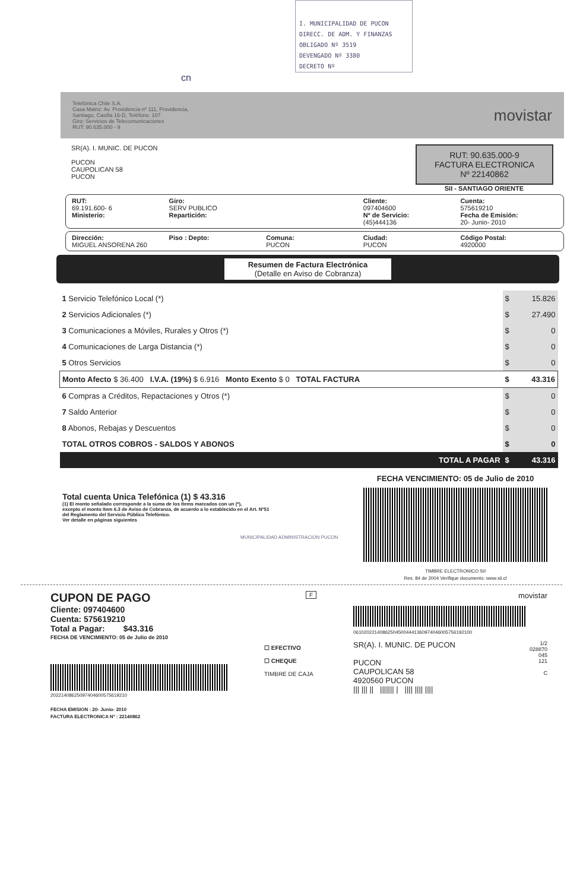I. MUNICIPALIDAD DE PUCON
DIRECC. DE ADM. Y FINANZAS
OBLIGADO Nº 3519
DEVENGADO Nº 3380
DECRETO Nº
cn
Telefónica Chile S.A.
Casa Matriz: Av. Providencia nº 111, Providencia,
Santiago, Casilla 16-D, Teléfono: 107
Giro: Servicios de Telecomunicaciones
RUT: 90.635.000 - 9
movistar
SR(A). I. MUNIC. DE PUCON
PUCON
CAUPOLICAN 58
PUCON
RUT: 90.635.000-9
FACTURA ELECTRONICA
Nº 22140862
SII - SANTIAGO ORIENTE
RUT:
69.191.600- 6
Ministerio:
Giro:
SERV PUBLICO
Repartición:
Cliente:
097404600
Nº de Servicio:
(45)444136
Cuenta:
575619210
Fecha de Emisión:
20- Junio- 2010
Dirección:
MIGUEL ANSORENA 260
Piso : Depto: Comuna:
PUCON
Ciudad:
PUCON
Código Postal:
4920000
Resumen de Factura Electrónica
(Detalle en Aviso de Cobranza)
| 1 Servicio Telefónico Local (*) | $ | 15.826 |
| 2 Servicios Adicionales (*) | $ | 27.490 |
| 3 Comunicaciones a Móviles, Rurales y Otros (*) | $ | 0 |
| 4 Comunicaciones de Larga Distancia (*) | $ | 0 |
| 5 Otros Servicios | $ | 0 |
| Monto Afecto $ 36.400 I.V.A. (19%) $ 6.916 Monto Exento $ 0 TOTAL FACTURA | $ | 43.316 |
| 6 Compras a Créditos, Repactaciones y Otros (*) | $ | 0 |
| 7 Saldo Anterior | $ | 0 |
| 8 Abonos, Rebajas y Descuentos | $ | 0 |
| TOTAL OTROS COBROS - SALDOS Y ABONOS | $ | 0 |
| TOTAL A PAGAR | $ | 43.316 |
Total cuenta Unica Telefónica (1) $ 43.316
(1) El monto señalado corresponde a la suma de los ítems marcados con un (*),
excepto el monto ítem 6.3 de Aviso de Cobranza, de acuerdo a lo establecido en el Art. Nº51
del Reglamento del Servicio Público Telefónico.
Ver detalle en páginas siguientes
MUNICIPALIDAD ADMINISTRACION PUCON
FECHA VENCIMIENTO: 05 de Julio de 2010
TIMBRE ELECTRONICO SII
Res. 84 de 2004 Verifique documento: www.sii.cl
CUPON DE PAGO
Cliente: 097404600
Cuenta: 575619210
Total a Pagar: $43.316
FECHA DE VENCIMIENTO: 05 de Julio de 2010
20221408625097404600575619210
FECHA EMISION : 20- Junio- 2010
FACTURA ELECTRONICA Nº : 22140862
F
☐ EFECTIVO
☐ CHEQUE
TIMBRE DE CAJA
movistar
061020221408625045004441360974046005756192100
SR(A). I. MUNIC. DE PUCON
PUCON
CAUPOLICAN 58
4920560 PUCON
||| ||| || ||||||| | |||| |||| ||||
1/2
028870
045
121
C